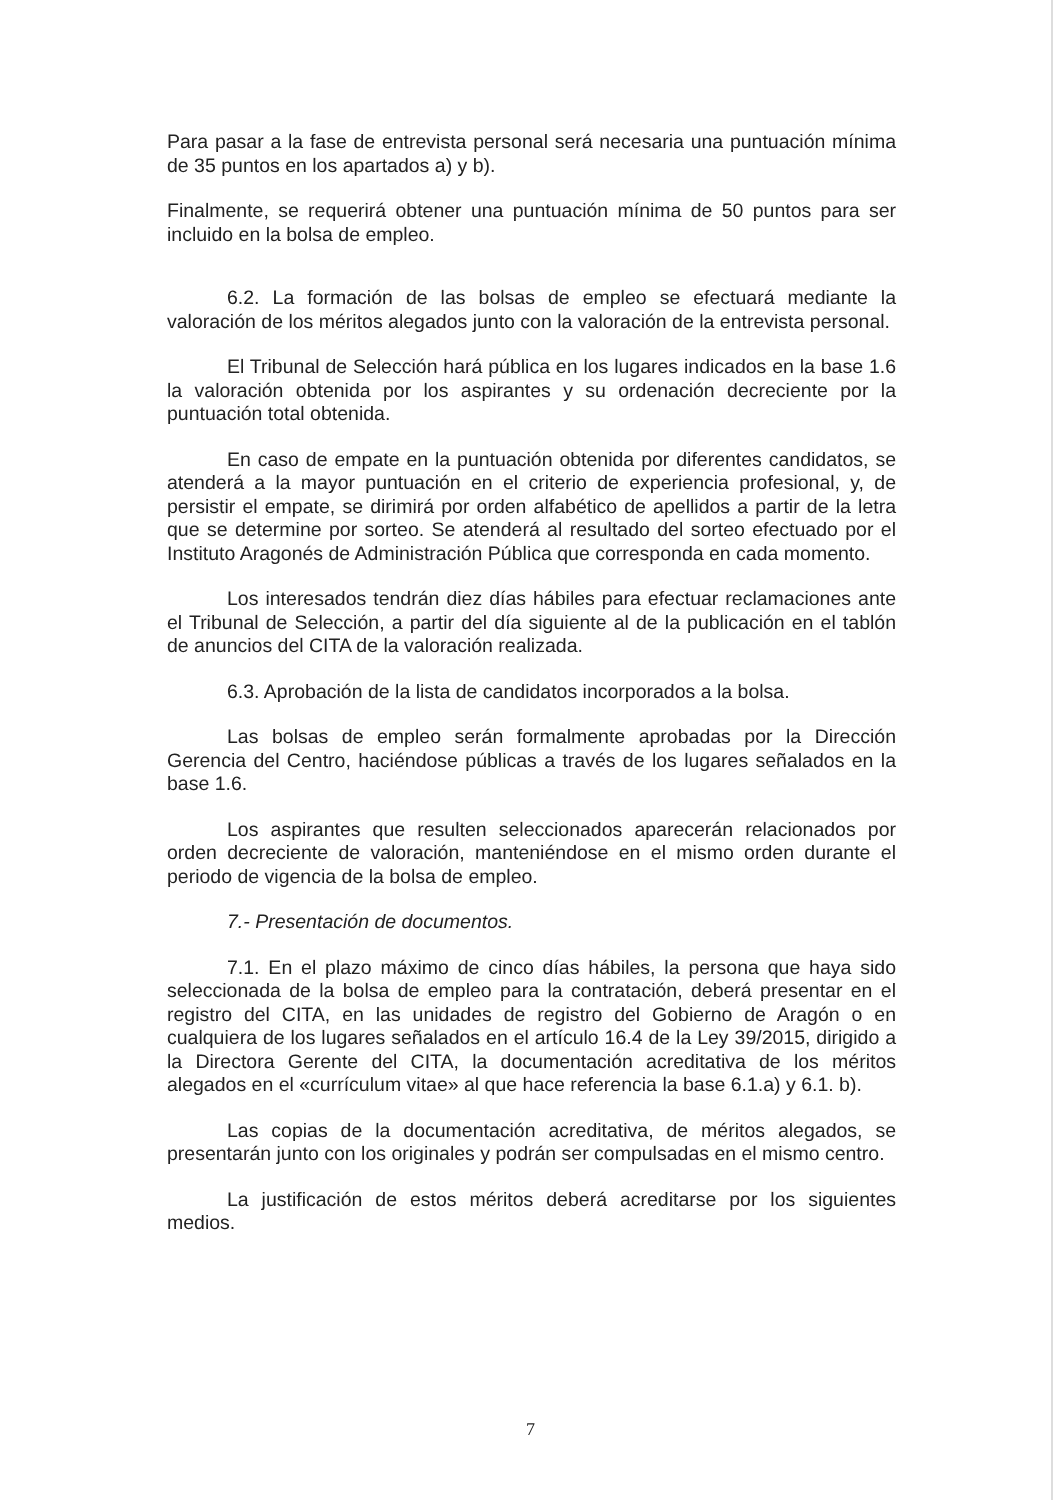Para pasar a la fase de entrevista personal será necesaria una puntuación mínima de 35 puntos en los apartados a) y b).
Finalmente, se requerirá obtener una puntuación mínima de 50 puntos para ser incluido en la bolsa de empleo.
6.2. La formación de las bolsas de empleo se efectuará mediante la valoración de los méritos alegados junto con la valoración de la entrevista personal.
El Tribunal de Selección hará pública en los lugares indicados en la base 1.6 la valoración obtenida por los aspirantes y su ordenación decreciente por la puntuación total obtenida.
En caso de empate en la puntuación obtenida por diferentes candidatos, se atenderá a la mayor puntuación en el criterio de experiencia profesional, y, de persistir el empate, se dirimirá por orden alfabético de apellidos a partir de la letra que se determine por sorteo. Se atenderá al resultado del sorteo efectuado por el Instituto Aragonés de Administración Pública que corresponda en cada momento.
Los interesados tendrán diez días hábiles para efectuar reclamaciones ante el Tribunal de Selección, a partir del día siguiente al de la publicación en el tablón de anuncios del CITA de la valoración realizada.
6.3. Aprobación de la lista de candidatos incorporados a la bolsa.
Las bolsas de empleo serán formalmente aprobadas por la Dirección Gerencia del Centro, haciéndose públicas a través de los lugares señalados en la base 1.6.
Los aspirantes que resulten seleccionados aparecerán relacionados por orden decreciente de valoración, manteniéndose en el mismo orden durante el periodo de vigencia de la bolsa de empleo.
7.- Presentación de documentos.
7.1. En el plazo máximo de cinco días hábiles, la persona que haya sido seleccionada de la bolsa de empleo para la contratación, deberá presentar en el registro del CITA, en las unidades de registro del Gobierno de Aragón o en cualquiera de los lugares señalados en el artículo 16.4 de la Ley 39/2015, dirigido a la Directora Gerente del CITA, la documentación acreditativa de los méritos alegados en el «currículum vitae» al que hace referencia la base 6.1.a) y 6.1. b).
Las copias de la documentación acreditativa, de méritos alegados, se presentarán junto con los originales y podrán ser compulsadas en el mismo centro.
La justificación de estos méritos deberá acreditarse por los siguientes medios.
7